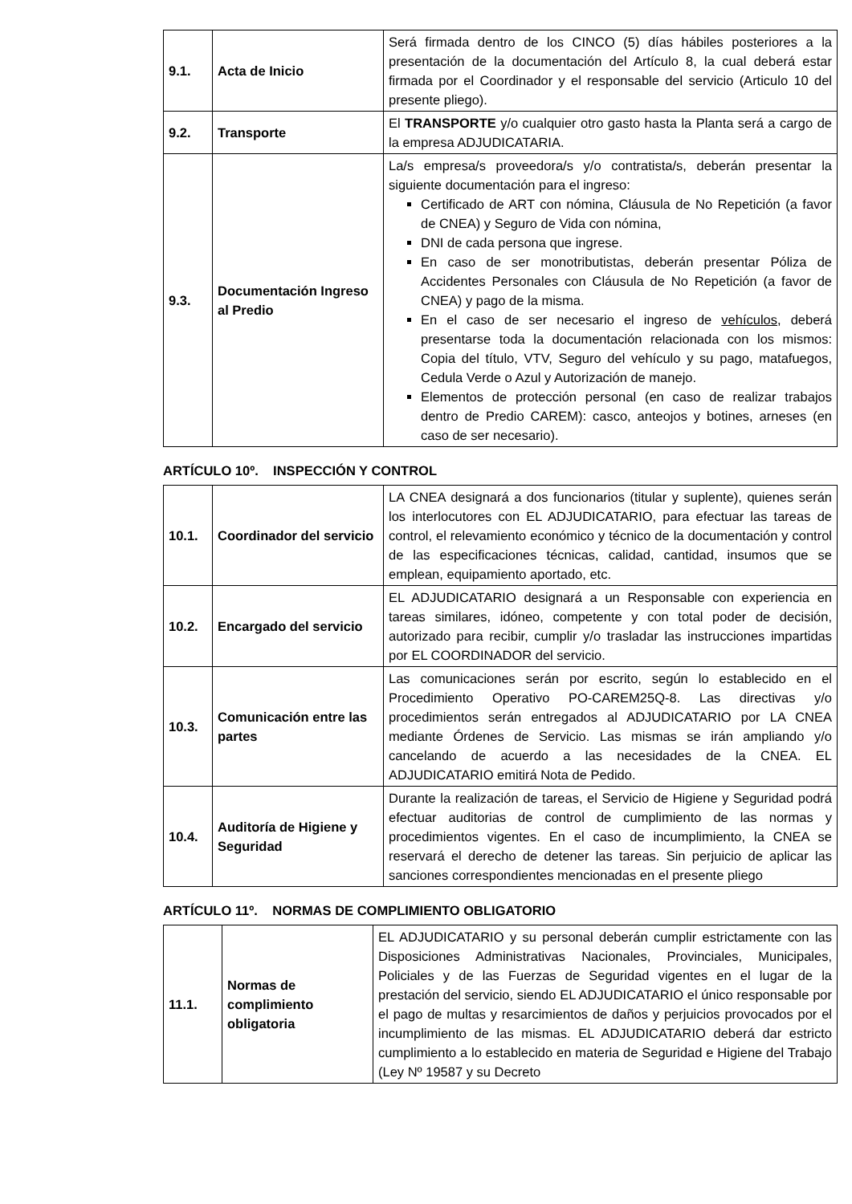| 9.1. | Acta de Inicio | Será firmada dentro de los CINCO (5) días hábiles posteriores a la presentación de la documentación del Artículo 8, la cual deberá estar firmada por el Coordinador y el responsable del servicio (Articulo 10 del presente pliego). |
| 9.2. | Transporte | El TRANSPORTE y/o cualquier otro gasto hasta la Planta será a cargo de la empresa ADJUDICATARIA. |
| 9.3. | Documentación Ingreso al Predio | La/s empresa/s proveedora/s y/o contratista/s, deberán presentar la siguiente documentación para el ingreso: Certificado de ART con nómina, Cláusula de No Repetición (a favor de CNEA) y Seguro de Vida con nómina, DNI de cada persona que ingrese. En caso de ser monotributistas, deberán presentar Póliza de Accidentes Personales con Cláusula de No Repetición (a favor de CNEA) y pago de la misma. En el caso de ser necesario el ingreso de vehículos , deberá presentarse toda la documentación relacionada con los mismos: Copia del título, VTV, Seguro del vehículo y su pago, matafuegos, Cedula Verde o Azul y Autorización de manejo. Elementos de protección personal (en caso de realizar trabajos dentro de Predio CAREM): casco, anteojos y botines, arneses (en caso de ser necesario). |
ARTÍCULO 10º. INSPECCIÓN Y CONTROL
| 10.1. | Coordinador del servicio | LA CNEA designará a dos funcionarios (titular y suplente), quienes serán los interlocutores con EL ADJUDICATARIO, para efectuar las tareas de control, el relevamiento económico y técnico de la documentación y control de las especificaciones técnicas, calidad, cantidad, insumos que se emplean, equipamiento aportado, etc. |
| 10.2. | Encargado del servicio | EL ADJUDICATARIO designará a un Responsable con experiencia en tareas similares, idóneo, competente y con total poder de decisión, autorizado para recibir, cumplir y/o trasladar las instrucciones impartidas por EL COORDINADOR del servicio. |
| 10.3. | Comunicación entre las partes | Las comunicaciones serán por escrito, según lo establecido en el Procedimiento Operativo PO-CAREM25Q-8. Las directivas y/o procedimientos serán entregados al ADJUDICATARIO por LA CNEA mediante Órdenes de Servicio. Las mismas se irán ampliando y/o cancelando de acuerdo a las necesidades de la CNEA. EL ADJUDICATARIO emitirá Nota de Pedido. |
| 10.4. | Auditoría de Higiene y Seguridad | Durante la realización de tareas, el Servicio de Higiene y Seguridad podrá efectuar auditorias de control de cumplimiento de las normas y procedimientos vigentes. En el caso de incumplimiento, la CNEA se reservará el derecho de detener las tareas. Sin perjuicio de aplicar las sanciones correspondientes mencionadas en el presente pliego |
ARTÍCULO 11º. NORMAS DE COMPLIMIENTO OBLIGATORIO
| 11.1. | Normas de complimiento obligatoria | EL ADJUDICATARIO y su personal deberán cumplir estrictamente con las Disposiciones Administrativas Nacionales, Provinciales, Municipales, Policiales y de las Fuerzas de Seguridad vigentes en el lugar de la prestación del servicio, siendo EL ADJUDICATARIO el único responsable por el pago de multas y resarcimientos de daños y perjuicios provocados por el incumplimiento de las mismas. EL ADJUDICATARIO deberá dar estricto cumplimiento a lo establecido en materia de Seguridad e Higiene del Trabajo (Ley Nº 19587 y su Decreto |